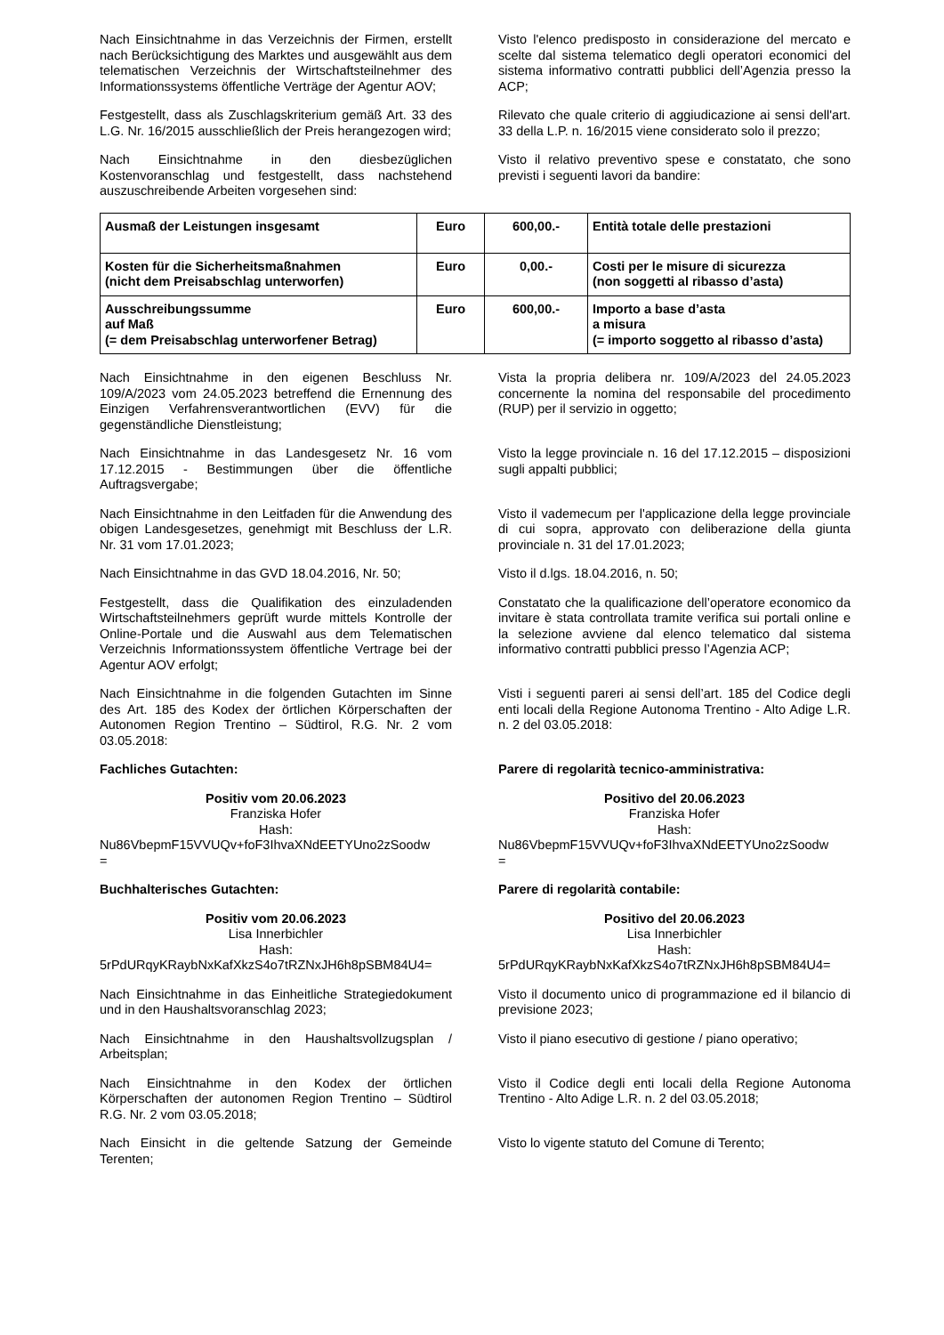Nach Einsichtnahme in das Verzeichnis der Firmen, erstellt nach Berücksichtigung des Marktes und ausgewählt aus dem telematischen Verzeichnis der Wirtschaftsteilnehmer des Informationssystems öffentliche Verträge der Agentur AOV;
Visto l'elenco predisposto in considerazione del mercato e scelte dal sistema telematico degli operatori economici del sistema informativo contratti pubblici dell’Agenzia presso la ACP;
Festgestellt, dass als Zuschlagskriterium gemäß Art. 33 des L.G. Nr. 16/2015 ausschließlich der Preis herangezogen wird;
Rilevato che quale criterio di aggiudicazione ai sensi dell'art. 33 della L.P. n. 16/2015 viene considerato solo il prezzo;
Nach Einsichtnahme in den diesbezüglichen Kostenvoranschlag und festgestellt, dass nachstehend auszuschreibende Arbeiten vorgesehen sind:
Visto il relativo preventivo spese e constatato, che sono previsti i seguenti lavori da bandire:
| Ausmaß der Leistungen insgesamt | Euro | 600,00.- | Entità totale delle prestazioni |
| Kosten für die Sicherheitsmaßnahmen (nicht dem Preisabschlag unterworfen) | Euro | 0,00.- | Costi per le misure di sicurezza (non soggetti al ribasso d’asta) |
| Ausschreibungssumme auf Maß (= dem Preisabschlag unterworfener Betrag) | Euro | 600,00.- | Importo a base d’asta a misura (= importo soggetto al ribasso d’asta) |
Nach Einsichtnahme in den eigenen Beschluss Nr. 109/A/2023 vom 24.05.2023 betreffend die Ernennung des Einzigen Verfahrensverantwortlichen (EVV) für die gegenständliche Dienstleistung;
Vista la propria delibera nr. 109/A/2023 del 24.05.2023 concernente la nomina del responsabile del procedimento (RUP) per il servizio in oggetto;
Nach Einsichtnahme in das Landesgesetz Nr. 16 vom 17.12.2015 - Bestimmungen über die öffentliche Auftragsvergabe;
Visto la legge provinciale n. 16 del 17.12.2015 – disposizioni sugli appalti pubblici;
Nach Einsichtnahme in den Leitfaden für die Anwendung des obigen Landesgesetzes, genehmigt mit Beschluss der L.R. Nr. 31 vom 17.01.2023;
Visto il vademecum per l'applicazione della legge provinciale di cui sopra, approvato con deliberazione della giunta provinciale n. 31 del 17.01.2023;
Nach Einsichtnahme in das GVD 18.04.2016, Nr. 50;
Visto il d.lgs. 18.04.2016, n. 50;
Festgestellt, dass die Qualifikation des einzuladenden Wirtschaftsteilnehmers geprüft wurde mittels Kontrolle der Online-Portale und die Auswahl aus dem Telematischen Verzeichnis Informationssystem öffentliche Vertrage bei der Agentur AOV erfolgt;
Constatato che la qualificazione dell’operatore economico da invitare è stata controllata tramite verifica sui portali online e la selezione avviene dal elenco telematico dal sistema informativo contratti pubblici presso l’Agenzia ACP;
Nach Einsichtnahme in die folgenden Gutachten im Sinne des Art. 185 des Kodex der örtlichen Körperschaften der Autonomen Region Trentino – Südtirol, R.G. Nr. 2 vom 03.05.2018:
Visti i seguenti pareri ai sensi dell’art. 185 del Codice degli enti locali della Regione Autonoma Trentino - Alto Adige L.R. n. 2 del 03.05.2018:
Fachliches Gutachten: Parere di regolarità tecnico-amministrativa:
Positiv vom 20.06.2023
Franziska Hofer
Hash:
Nu86VbepmF15VVUQv+foF3IhvaXNdEETYUno2zSoodw
=
Positivo del 20.06.2023
Franziska Hofer
Hash:
Nu86VbepmF15VVUQv+foF3IhvaXNdEETYUno2zSoodw
=
Buchhalterisches Gutachten: Parere di regolarità contabile:
Positiv vom 20.06.2023
Lisa Innerbichler
Hash:
5rPdURqyKRaybNxKafXkzS4o7tRZNxJH6h8pSBM84U4=
Positivo del 20.06.2023
Lisa Innerbichler
Hash:
5rPdURqyKRaybNxKafXkzS4o7tRZNxJH6h8pSBM84U4=
Nach Einsichtnahme in das Einheitliche Strategiedokument und in den Haushaltsvoranschlag 2023;
Visto il documento unico di programmazione ed il bilancio di previsione 2023;
Nach Einsichtnahme in den Haushaltsvollzugsplan / Arbeitsplan;
Visto il piano esecutivo di gestione / piano operativo;
Nach Einsichtnahme in den Kodex der örtlichen Körperschaften der autonomen Region Trentino – Südtirol R.G. Nr. 2 vom 03.05.2018;
Visto il Codice degli enti locali della Regione Autonoma Trentino - Alto Adige L.R. n. 2 del 03.05.2018;
Nach Einsicht in die geltende Satzung der Gemeinde Terenten;
Visto lo vigente statuto del Comune di Terento;